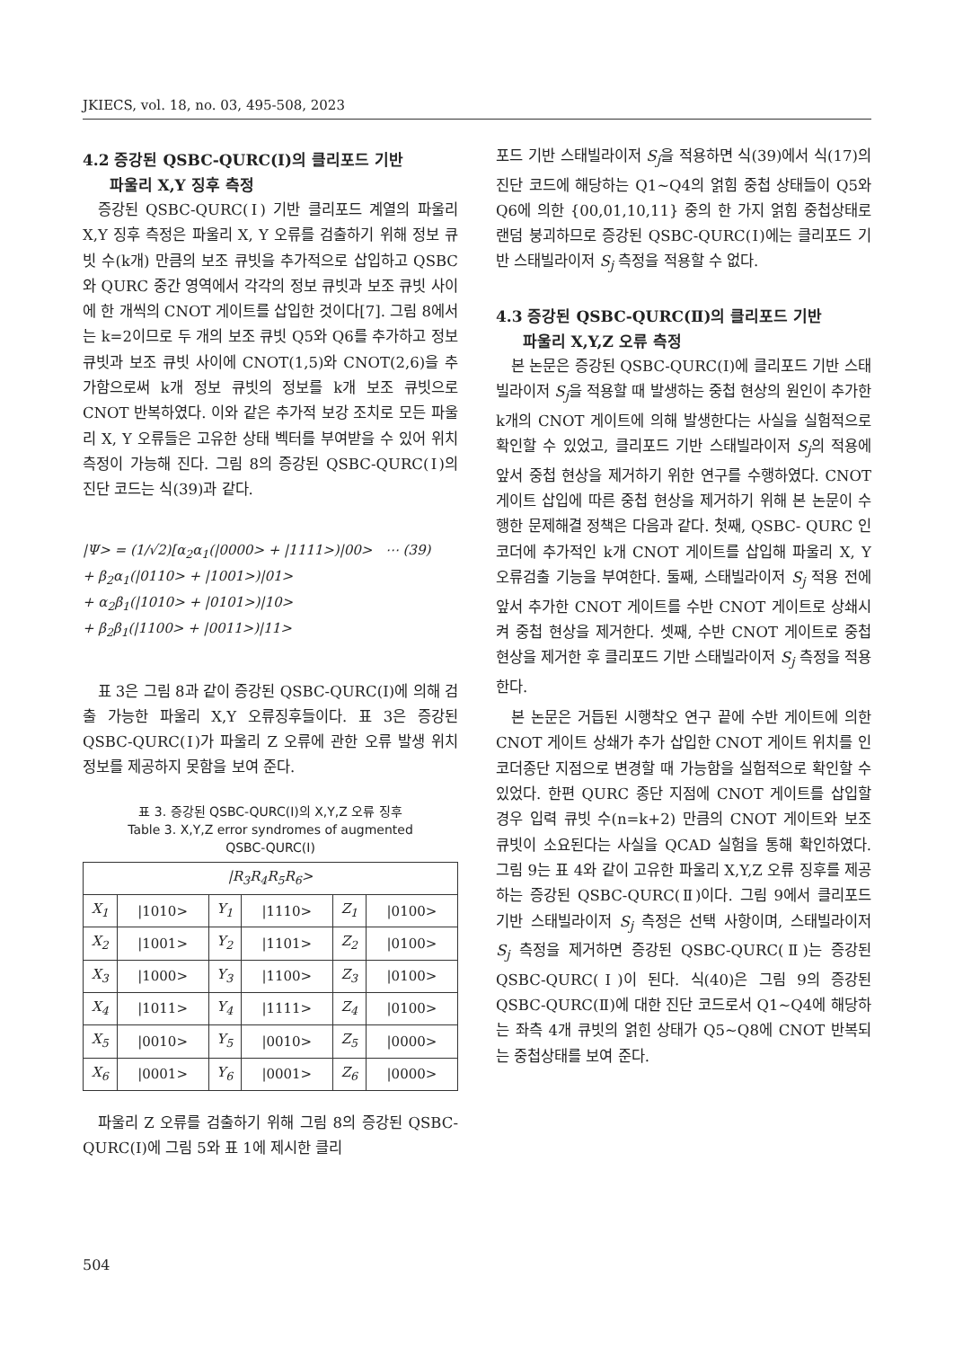JKIECS, vol. 18, no. 03, 495-508, 2023
4.2 증강된 QSBC-QURC(Ⅰ)의 클리포드 기반
파울리 X,Y 징후 측정
증강된 QSBC-QURC(Ⅰ) 기반 클리포드 계열의 파울리 X,Y 징후 측정은 파울리 X, Y 오류를 검출하기 위해 정보 큐빗 수(k개) 만큼의 보조 큐빗을 추가적으로 삽입하고 QSBC와 QURC 중간 영역에서 각각의 정보 큐빗과 보조 큐빗 사이에 한 개씩의 CNOT 게이트를 삽입한 것이다[7]. 그림 8에서는 k=2이므로 두 개의 보조 큐빗 Q5와 Q6를 추가하고 정보 큐빗과 보조 큐빗 사이에 CNOT(1,5)와 CNOT(2,6)을 추가함으로써 k개 정보 큐빗의 정보를 k개 보조 큐빗으로 CNOT 반복하였다. 이와 같은 추가적 보강 조치로 모든 파울리 X, Y 오류들은 고유한 상태 벡터를 부여받을 수 있어 위치 측정이 가능해 진다. 그림 8의 증강된 QSBC-QURC(Ⅰ)의 진단 코드는 식(39)과 같다.
|Ψ> = (1/√2)[α<sub>2</sub>α<sub>1</sub>(|0000> + |1111>)|00> ⋯ (39)
+ β<sub>2</sub>α<sub>1</sub>(|0110> + |1001>)|01>
+ α<sub>2</sub>β<sub>1</sub>(|1010> + |0101>)|10>
+ β<sub>2</sub>β<sub>1</sub>(|1100> + |0011>)|11>
표 3은 그림 8과 같이 증강된 QSBC-QURC(Ⅰ)에 의해 검출 가능한 파울리 X,Y 오류징후들이다. 표 3은 증강된 QSBC-QURC(Ⅰ)가 파울리 Z 오류에 관한 오류 발생 위치 정보를 제공하지 못함을 보여 준다.
표 3. 증강된 QSBC-QURC(Ⅰ)의 X,Y,Z 오류 징후
Table 3. X,Y,Z error syndromes of augmented
QSBC-QURC(Ⅰ)
| /R<sub>3</sub>R<sub>4</sub>R<sub>5</sub>R<sub>6</sub>> | | | | | |
| --- | --- | --- | --- | --- | --- |
| X<sub>1</sub> | /1010> | Y<sub>1</sub> | /1110> | Z<sub>1</sub> | /0100> |
| X<sub>2</sub> | /1001> | Y<sub>2</sub> | /1101> | Z<sub>2</sub> | /0100> |
| X<sub>3</sub> | /1000> | Y<sub>3</sub> | /1100> | Z<sub>3</sub> | /0100> |
| X<sub>4</sub> | /1011> | Y<sub>4</sub> | /1111> | Z<sub>4</sub> | /0100> |
| X<sub>5</sub> | /0010> | Y<sub>5</sub> | /0010> | Z<sub>5</sub> | /0000> |
| X<sub>6</sub> | /0001> | Y<sub>6</sub> | /0001> | Z<sub>6</sub> | /0000> |
파울리 Z 오류를 검출하기 위해 그림 8의 증강된 QSBC-QURC(Ⅰ)에 그림 5와 표 1에 제시한 클리
포드 기반 스태빌라이저 S<sub>j</sub>을 적용하면 식(39)에서 식(17)의 진단 코드에 해당하는 Q1~Q4의 얽힘 중첩 상태들이 Q5와 Q6에 의한 {00,01,10,11} 중의 한 가지 얽힘 중첩상태로 랜덤 붕괴하므로 증강된 QSBC-QURC(Ⅰ)에는 클리포드 기반 스태빌라이저 S<sub>j</sub> 측정을 적용할 수 없다.
4.3 증강된 QSBC-QURC(Ⅱ)의 클리포드 기반
파울리 X,Y,Z 오류 측정
본 논문은 증강된 QSBC-QURC(Ⅰ)에 클리포드 기반 스태빌라이저 S<sub>j</sub>을 적용할 때 발생하는 중첩 현상의 원인이 추가한 k개의 CNOT 게이트에 의해 발생한다는 사실을 실험적으로 확인할 수 있었고, 클리포드 기반 스태빌라이저 S<sub>j</sub>의 적용에 앞서 중첩 현상을 제거하기 위한 연구를 수행하였다. CNOT 게이트 삽입에 따른 중첩 현상을 제거하기 위해 본 논문이 수행한 문제해결 정책은 다음과 같다. 첫째, QSBC- QURC 인코더에 추가적인 k개 CNOT 게이트를 삽입해 파울리 X, Y 오류검출 기능을 부여한다. 둘째, 스태빌라이저 S<sub>j</sub> 적용 전에 앞서 추가한 CNOT 게이트를 수반 CNOT 게이트로 상쇄시켜 중첩 현상을 제거한다. 셋째, 수반 CNOT 게이트로 중첩 현상을 제거한 후 클리포드 기반 스태빌라이저 S<sub>j</sub> 측정을 적용한다.
본 논문은 거듭된 시행착오 연구 끝에 수반 게이트에 의한 CNOT 게이트 상쇄가 추가 삽입한 CNOT 게이트 위치를 인코더종단 지점으로 변경할 때 가능함을 실험적으로 확인할 수 있었다. 한편 QURC 종단 지점에 CNOT 게이트를 삽입할 경우 입력 큐빗 수(n=k+2) 만큼의 CNOT 게이트와 보조 큐빗이 소요된다는 사실을 QCAD 실험을 통해 확인하였다. 그림 9는 표 4와 같이 고유한 파울리 X,Y,Z 오류 징후를 제공하는 증강된 QSBC-QURC(Ⅱ)이다. 그림 9에서 클리포드 기반 스태빌라이저 S<sub>j</sub> 측정은 선택 사항이며, 스태빌라이저 S<sub>j</sub> 측정을 제거하면 증강된 QSBC-QURC(Ⅱ)는 증강된 QSBC-QURC(Ⅰ)이 된다. 식(40)은 그림 9의 증강된 QSBC-QURC(Ⅱ)에 대한 진단 코드로서 Q1∼Q4에 해당하는 좌측 4개 큐빗의 얽힌 상태가 Q5∼Q8에 CNOT 반복되는 중첩상태를 보여 준다.
504